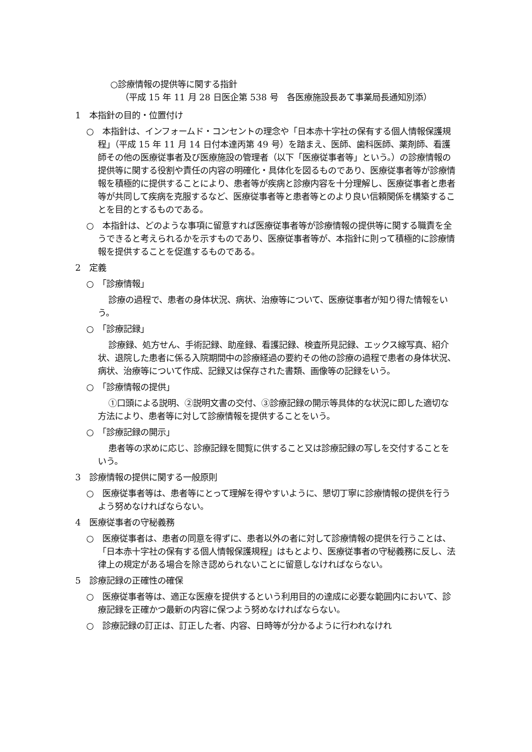○診療情報の提供等に関する指針
（平成 15 年 11 月 28 日医企第 538 号　各医療施設長あて事業局長通知別添）
1　本指針の目的・位置付け
○　本指針は、インフォームド・コンセントの理念や「日本赤十字社の保有する個人情報保護規程」（平成 15 年 11 月 14 日付本達丙第 49 号）を踏まえ、医師、歯科医師、薬剤師、看護師その他の医療従事者及び医療施設の管理者（以下「医療従事者等」という。）の診療情報の提供等に関する役割や責任の内容の明確化・具体化を図るものであり、医療従事者等が診療情報を積極的に提供することにより、患者等が疾病と診療内容を十分理解し、医療従事者と患者等が共同して疾病を克服するなど、医療従事者等と患者等とのより良い信頼関係を構築することを目的とするものである。
○　本指針は、どのような事項に留意すれば医療従事者等が診療情報の提供等に関する職責を全うできると考えられるかを示すものであり、医療従事者等が、本指針に則って積極的に診療情報を提供することを促進するものである。
2　定義
○　「診療情報」
診療の過程で、患者の身体状況、病状、治療等について、医療従事者が知り得た情報をいう。
○　「診療記録」
診療録、処方せん、手術記録、助産録、看護記録、検査所見記録、エックス線写真、紹介状、退院した患者に係る入院期間中の診療経過の要約その他の診療の過程で患者の身体状況、病状、治療等について作成、記録又は保存された書類、画像等の記録をいう。
○　「診療情報の提供」
①口頭による説明、②説明文書の交付、③診療記録の開示等具体的な状況に即した適切な方法により、患者等に対して診療情報を提供することをいう。
○　「診療記録の開示」
患者等の求めに応じ、診療記録を閲覧に供すること又は診療記録の写しを交付することをいう。
3　診療情報の提供に関する一般原則
○　医療従事者等は、患者等にとって理解を得やすいように、懇切丁寧に診療情報の提供を行うよう努めなければならない。
4　医療従事者の守秘義務
○　医療従事者は、患者の同意を得ずに、患者以外の者に対して診療情報の提供を行うことは、「日本赤十字社の保有する個人情報保護規程」はもとより、医療従事者の守秘義務に反し、法律上の規定がある場合を除き認められないことに留意しなければならない。
5　診療記録の正確性の確保
○　医療従事者等は、適正な医療を提供するという利用目的の達成に必要な範囲内において、診療記録を正確かつ最新の内容に保つよう努めなければならない。
○　診療記録の訂正は、訂正した者、内容、日時等が分かるように行われなけれ